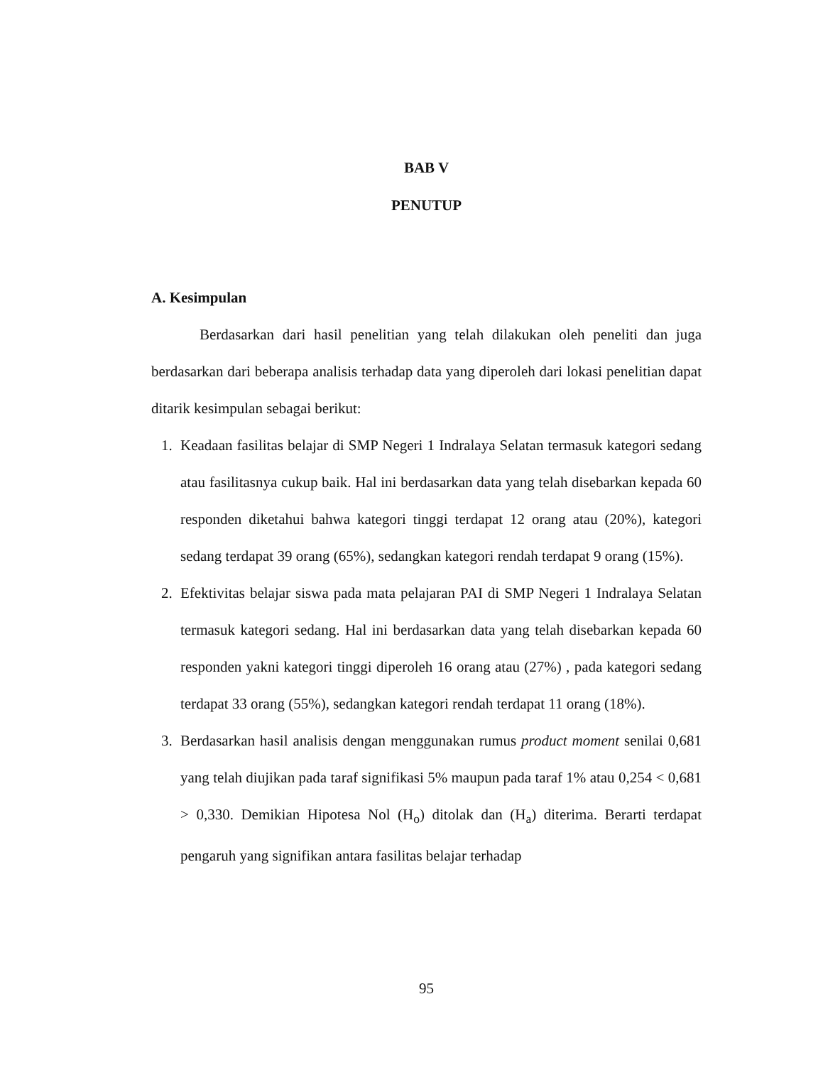BAB V
PENUTUP
A. Kesimpulan
Berdasarkan dari hasil penelitian yang telah dilakukan oleh peneliti dan juga berdasarkan dari beberapa analisis terhadap data yang diperoleh dari lokasi penelitian dapat ditarik kesimpulan sebagai berikut:
1. Keadaan fasilitas belajar di SMP Negeri 1 Indralaya Selatan termasuk kategori sedang atau fasilitasnya cukup baik. Hal ini berdasarkan data yang telah disebarkan kepada 60 responden diketahui bahwa kategori tinggi terdapat 12 orang atau (20%), kategori sedang terdapat 39 orang (65%), sedangkan kategori rendah terdapat 9 orang (15%).
2. Efektivitas belajar siswa pada mata pelajaran PAI di SMP Negeri 1 Indralaya Selatan termasuk kategori sedang. Hal ini berdasarkan data yang telah disebarkan kepada 60 responden yakni kategori tinggi diperoleh 16 orang atau (27%) , pada kategori sedang terdapat 33 orang (55%), sedangkan kategori rendah terdapat 11 orang (18%).
3. Berdasarkan hasil analisis dengan menggunakan rumus product moment senilai 0,681 yang telah diujikan pada taraf signifikasi 5% maupun pada taraf 1% atau 0,254 < 0,681 > 0,330. Demikian Hipotesa Nol (H<sub>o</sub>) ditolak dan (H<sub>a</sub>) diterima. Berarti terdapat pengaruh yang signifikan antara fasilitas belajar terhadap
95